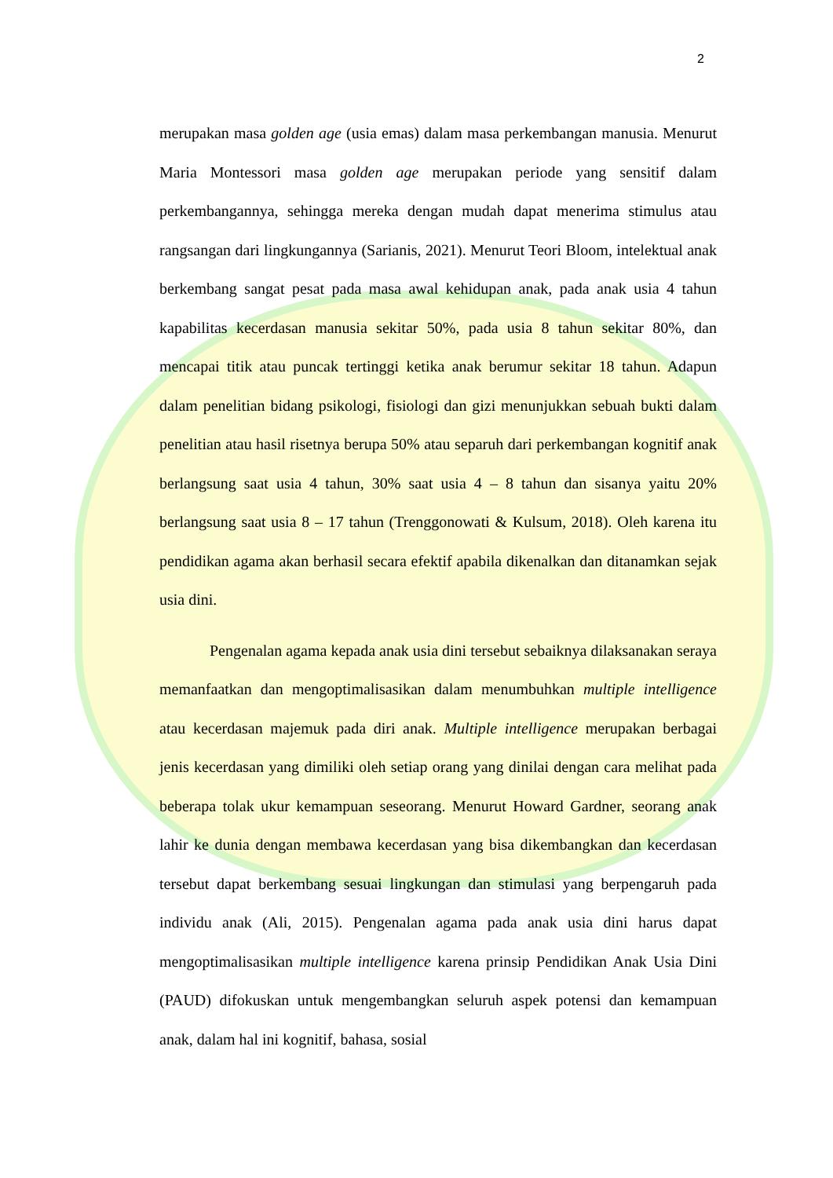2
merupakan masa golden age (usia emas) dalam masa perkembangan manusia. Menurut Maria Montessori masa golden age merupakan periode yang sensitif dalam perkembangannya, sehingga mereka dengan mudah dapat menerima stimulus atau rangsangan dari lingkungannya (Sarianis, 2021). Menurut Teori Bloom, intelektual anak berkembang sangat pesat pada masa awal kehidupan anak, pada anak usia 4 tahun kapabilitas kecerdasan manusia sekitar 50%, pada usia 8 tahun sekitar 80%, dan mencapai titik atau puncak tertinggi ketika anak berumur sekitar 18 tahun. Adapun dalam penelitian bidang psikologi, fisiologi dan gizi menunjukkan sebuah bukti dalam penelitian atau hasil risetnya berupa 50% atau separuh dari perkembangan kognitif anak berlangsung saat usia 4 tahun, 30% saat usia 4 – 8 tahun dan sisanya yaitu 20% berlangsung saat usia 8 – 17 tahun (Trenggonowati & Kulsum, 2018). Oleh karena itu pendidikan agama akan berhasil secara efektif apabila dikenalkan dan ditanamkan sejak usia dini.
Pengenalan agama kepada anak usia dini tersebut sebaiknya dilaksanakan seraya memanfaatkan dan mengoptimalisasikan dalam menumbuhkan multiple intelligence atau kecerdasan majemuk pada diri anak. Multiple intelligence merupakan berbagai jenis kecerdasan yang dimiliki oleh setiap orang yang dinilai dengan cara melihat pada beberapa tolak ukur kemampuan seseorang. Menurut Howard Gardner, seorang anak lahir ke dunia dengan membawa kecerdasan yang bisa dikembangkan dan kecerdasan tersebut dapat berkembang sesuai lingkungan dan stimulasi yang berpengaruh pada individu anak (Ali, 2015). Pengenalan agama pada anak usia dini harus dapat mengoptimalisasikan multiple intelligence karena prinsip Pendidikan Anak Usia Dini (PAUD) difokuskan untuk mengembangkan seluruh aspek potensi dan kemampuan anak, dalam hal ini kognitif, bahasa, sosial